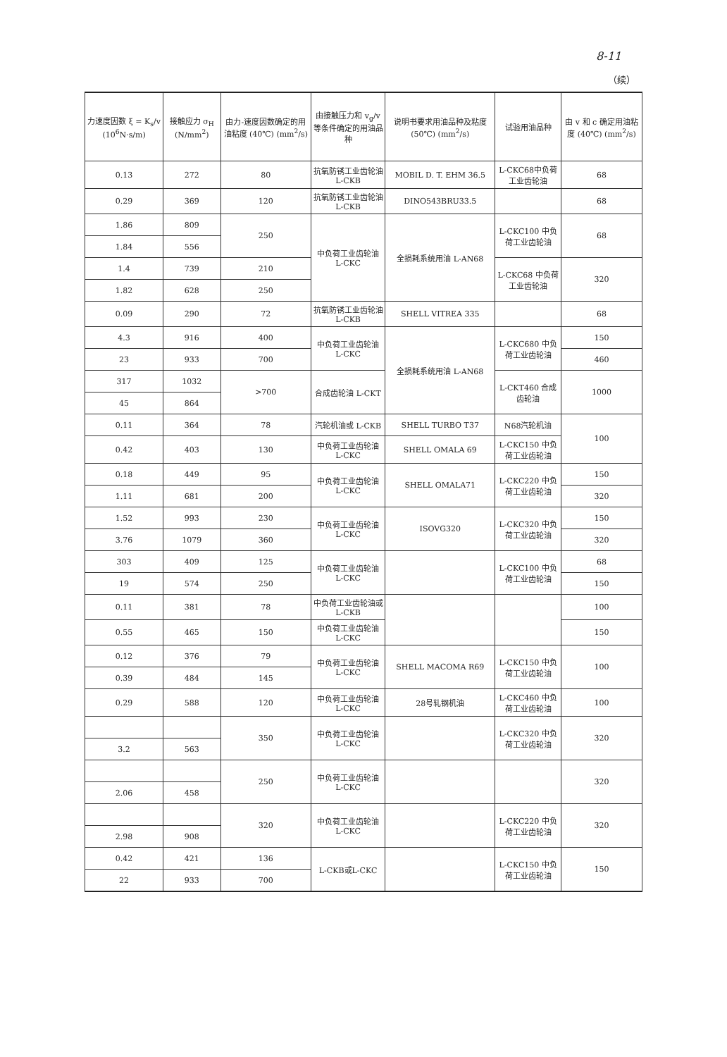8-11
（续）
| 力速度因数 ξ = K<sub>s</sub>/v (10<sup>6</sup>N·s/m) | 接触应力 σ<sub>H</sub> (N/mm<sup>2</sup>) | 由力-速度因数确定的用油粘度 (40℃) (mm<sup>2</sup>/s) | 由接触压力和 v<sub>g</sub>/v 等条件确定的用油品种 | 说明书要求用油品种及粘度 (50℃) (mm<sup>2</sup>/s) | 试验用油品种 | 由 v 和 c 确定用油粘度 (40℃) (mm<sup>2</sup>/s) |
| --- | --- | --- | --- | --- | --- | --- |
| 0.13 | 272 | 80 | 抗氧防锈工业齿轮油 L-CKB | MOBIL D. T. EHM 36.5 | L-CKC68中负荷工业齿轮油 | 68 |
| 0.29 | 369 | 120 | 抗氧防锈工业齿轮油 L-CKB | DINO543BRU33.5 | | 68 |
| 1.86 | 809 | 250 | 中负荷工业齿轮油 L-CKC | 全损耗系统用油 L-AN68 | L-CKC100 中负荷工业齿轮油 | 68 |
| 1.84 | 556 | | | | | |
| 1.4 | 739 | 210 | | | L-CKC68 中负荷工业齿轮油 | 320 |
| 1.82 | 628 | 250 | | | | |
| 0.09 | 290 | 72 | 抗氧防锈工业齿轮油 L-CKB | SHELL VITREA 335 | | 68 |
| 4.3 | 916 | 400 | 中负荷工业齿轮油 L-CKC | 全损耗系统用油 L-AN68 | L-CKC680 中负荷工业齿轮油 | 150 |
| 23 | 933 | 700 | | | | 460 |
| 317 | 1032 | >700 | 合成齿轮油 L-CKT | | L-CKT460 合成齿轮油 | 1000 |
| 45 | 864 | | | | | |
| 0.11 | 364 | 78 | 汽轮机油或 L-CKB | SHELL TURBO T37 | N68汽轮机油 | 100 |
| 0.42 | 403 | 130 | 中负荷工业齿轮油 L-CKC | SHELL OMALA 69 | L-CKC150 中负荷工业齿轮油 | |
| 0.18 | 449 | 95 | 中负荷工业齿轮油 L-CKC | SHELL OMALA71 | L-CKC220 中负荷工业齿轮油 | 150 |
| 1.11 | 681 | 200 | | | | 320 |
| 1.52 | 993 | 230 | 中负荷工业齿轮油 L-CKC | ISOVG320 | L-CKC320 中负荷工业齿轮油 | 150 |
| 3.76 | 1079 | 360 | | | | 320 |
| 303 | 409 | 125 | 中负荷工业齿轮油 L-CKC | | L-CKC100 中负荷工业齿轮油 | 68 |
| 19 | 574 | 250 | | | | 150 |
| 0.11 | 381 | 78 | 中负荷工业齿轮油或 L-CKB | | | 100 |
| 0.55 | 465 | 150 | 中负荷工业齿轮油 L-CKC | | | 150 |
| 0.12 | 376 | 79 | 中负荷工业齿轮油 L-CKC | SHELL MACOMA R69 | L-CKC150 中负荷工业齿轮油 | 100 |
| 0.39 | 484 | 145 | | | | |
| 0.29 | 588 | 120 | 中负荷工业齿轮油 L-CKC | 28号轧钢机油 | L-CKC460 中负荷工业齿轮油 | 100 |
| | | 350 | 中负荷工业齿轮油 L-CKC | | L-CKC320 中负荷工业齿轮油 | 320 |
| 3.2 | 563 | | | | | |
| | | 250 | 中负荷工业齿轮油 L-CKC | | | 320 |
| 2.06 | 458 | | | | | |
| | | 320 | 中负荷工业齿轮油 L-CKC | | L-CKC220 中负荷工业齿轮油 | 320 |
| 2.98 | 908 | | | | | |
| 0.42 | 421 | 136 | L-CKB或L-CKC | | L-CKC150 中负荷工业齿轮油 | 150 |
| 22 | 933 | 700 | | | | |